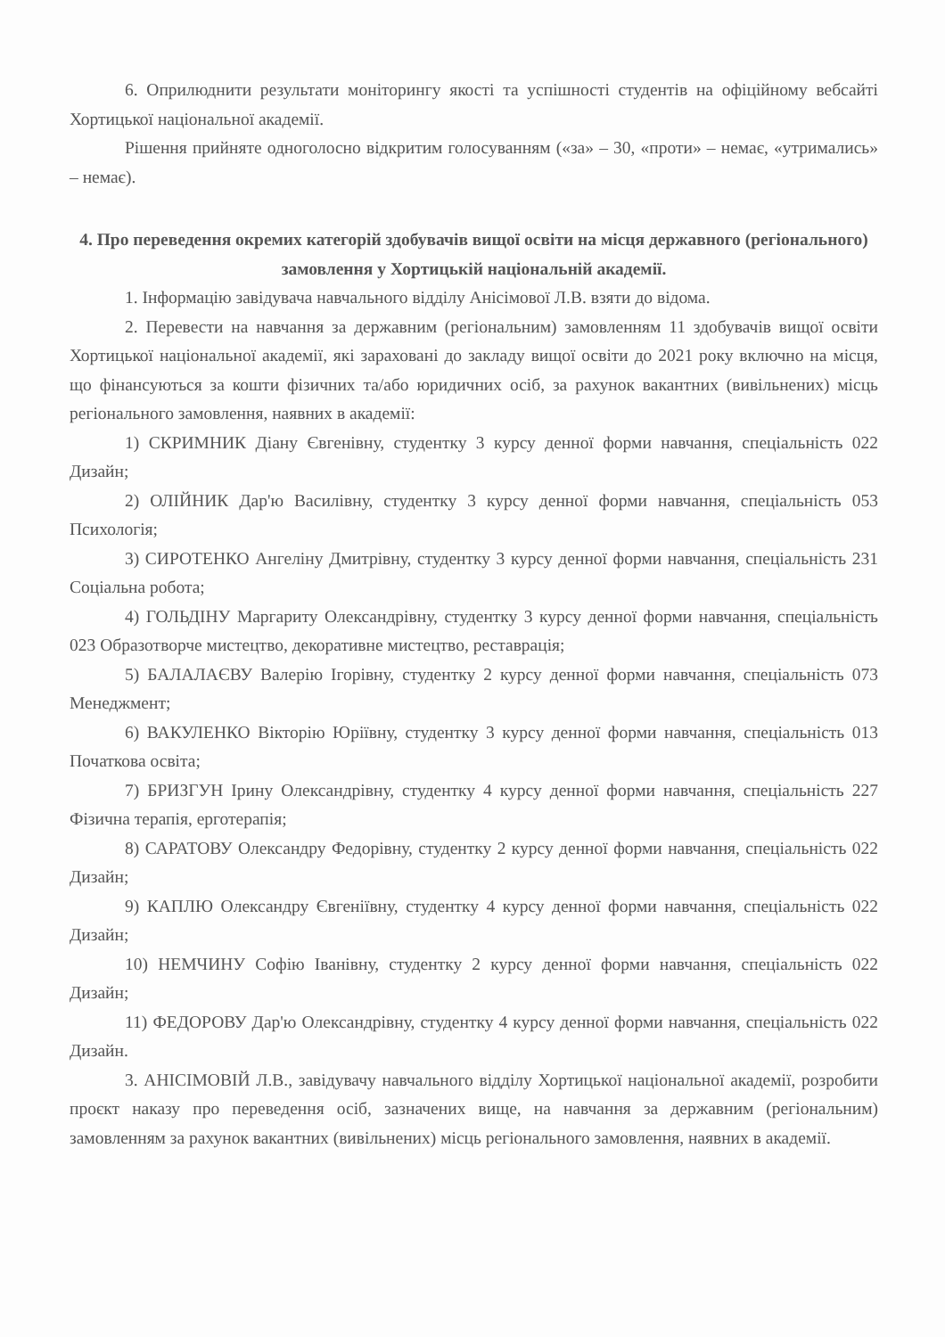6. Оприлюднити результати моніторингу якості та успішності студентів на офіційному вебсайті Хортицької національної академії.
Рішення прийняте одноголосно відкритим голосуванням («за» – 30, «проти» – немає, «утримались» – немає).
4. Про переведення окремих категорій здобувачів вищої освіти на місця державного (регіонального) замовлення у Хортицькій національній академії.
1. Інформацію завідувача навчального відділу Анісімової Л.В. взяти до відома.
2. Перевести на навчання за державним (регіональним) замовленням 11 здобувачів вищої освіти Хортицької національної академії, які зараховані до закладу вищої освіти до 2021 року включно на місця, що фінансуються за кошти фізичних та/або юридичних осіб, за рахунок вакантних (вивільнених) місць регіонального замовлення, наявних в академії:
1) СКРИМНИК Діану Євгенівну, студентку 3 курсу денної форми навчання, спеціальність 022 Дизайн;
2) ОЛІЙНИК Дар'ю Василівну, студентку 3 курсу денної форми навчання, спеціальність 053 Психологія;
3) СИРОТЕНКО Ангеліну Дмитрівну, студентку 3 курсу денної форми навчання, спеціальність 231 Соціальна робота;
4) ГОЛЬДІНУ Маргариту Олександрівну, студентку 3 курсу денної форми навчання, спеціальність 023 Образотворче мистецтво, декоративне мистецтво, реставрація;
5) БАЛАЛАЄВУ Валерію Ігорівну, студентку 2 курсу денної форми навчання, спеціальність 073 Менеджмент;
6) ВАКУЛЕНКО Вікторію Юріївну, студентку 3 курсу денної форми навчання, спеціальність 013 Початкова освіта;
7) БРИЗГУН Ірину Олександрівну, студентку 4 курсу денної форми навчання, спеціальність 227 Фізична терапія, ерготерапія;
8) САРАТОВУ Олександру Федорівну, студентку 2 курсу денної форми навчання, спеціальність 022 Дизайн;
9) КАПЛЮ Олександру Євгеніївну, студентку 4 курсу денної форми навчання, спеціальність 022 Дизайн;
10) НЕМЧИНУ Софію Іванівну, студентку 2 курсу денної форми навчання, спеціальність 022 Дизайн;
11) ФЕДОРОВУ Дар'ю Олександрівну, студентку 4 курсу денної форми навчання, спеціальність 022 Дизайн.
3. АНІСІМОВІЙ Л.В., завідувачу навчального відділу Хортицької національної академії, розробити проєкт наказу про переведення осіб, зазначених вище, на навчання за державним (регіональним) замовленням за рахунок вакантних (вивільнених) місць регіонального замовлення, наявних в академії.